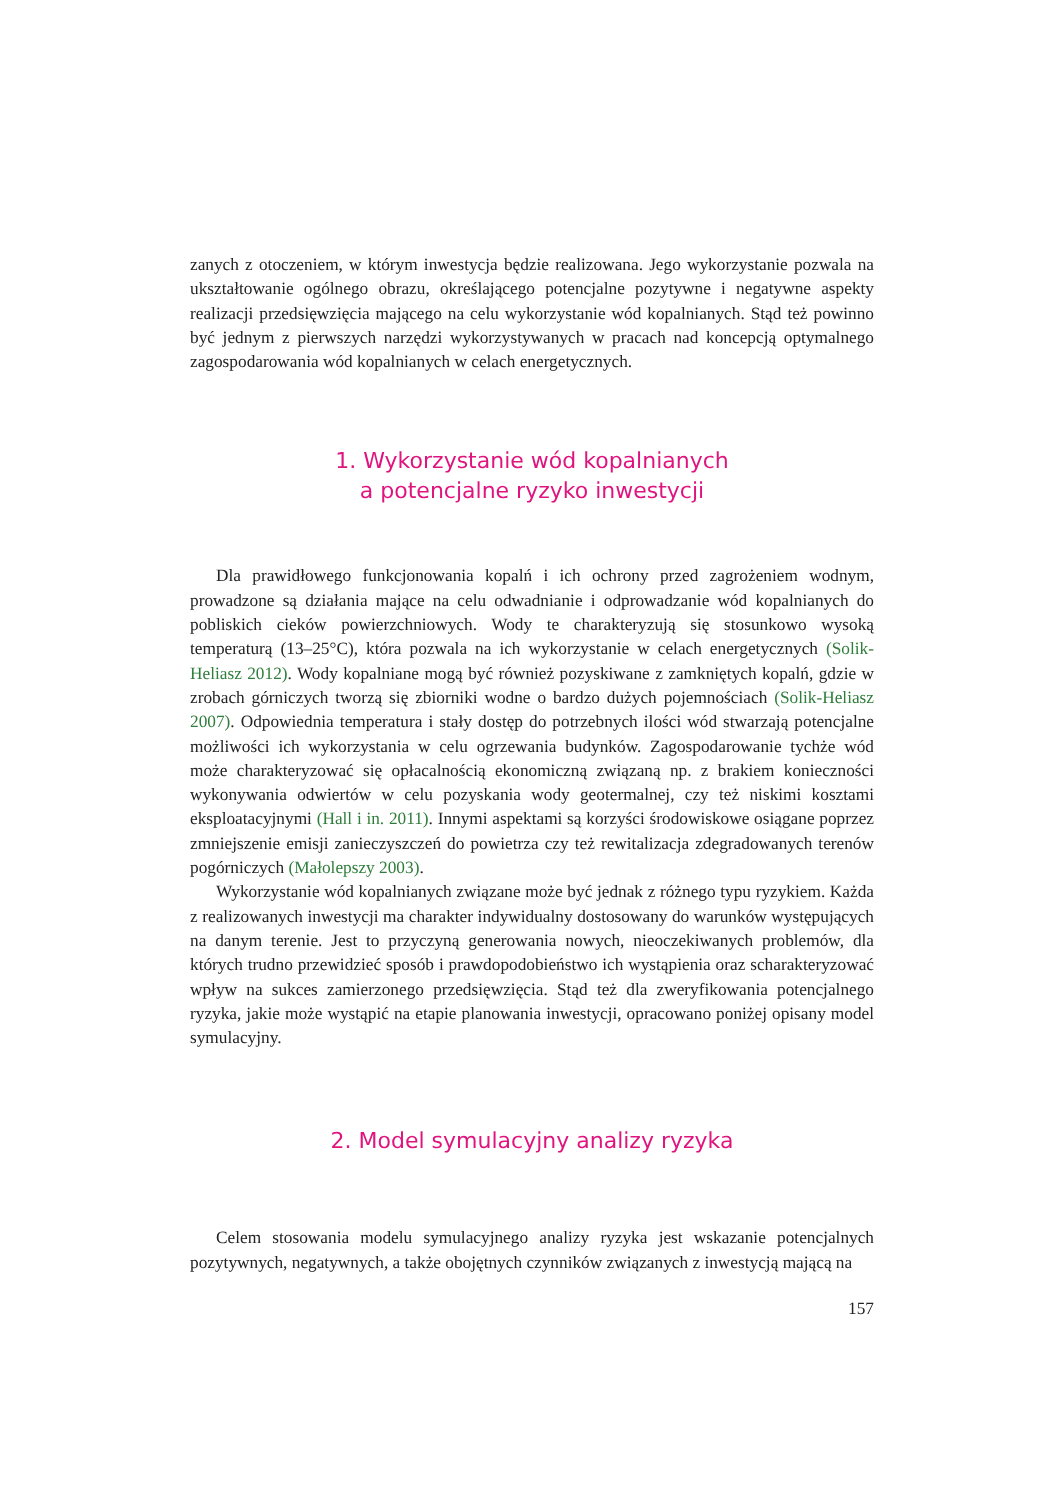zanych z otoczeniem, w którym inwestycja będzie realizowana. Jego wykorzystanie pozwala na ukształtowanie ogólnego obrazu, określającego potencjalne pozytywne i negatywne aspekty realizacji przedsięwzięcia mającego na celu wykorzystanie wód kopalnianych. Stąd też powinno być jednym z pierwszych narzędzi wykorzystywanych w pracach nad koncepcją optymalnego zagospodarowania wód kopalnianych w celach energetycznych.
1. Wykorzystanie wód kopalnianych
a potencjalne ryzyko inwestycji
Dla prawidłowego funkcjonowania kopalń i ich ochrony przed zagrożeniem wodnym, prowadzone są działania mające na celu odwadnianie i odprowadzanie wód kopalnianych do pobliskich cieków powierzchniowych. Wody te charakteryzują się stosunkowo wysoką temperaturą (13–25°C), która pozwala na ich wykorzystanie w celach energetycznych (Solik-Heliasz 2012). Wody kopalniane mogą być również pozyskiwane z zamkniętych kopalń, gdzie w zrobach górniczych tworzą się zbiorniki wodne o bardzo dużych pojemnościach (Solik-Heliasz 2007). Odpowiednia temperatura i stały dostęp do potrzebnych ilości wód stwarzają potencjalne możliwości ich wykorzystania w celu ogrzewania budynków. Zagospodarowanie tychże wód może charakteryzować się opłacalnością ekonomiczną związaną np. z brakiem konieczności wykonywania odwiertów w celu pozyskania wody geotermalnej, czy też niskimi kosztami eksploatacyjnymi (Hall i in. 2011). Innymi aspektami są korzyści środowiskowe osiągane poprzez zmniejszenie emisji zanieczyszczeń do powietrza czy też rewitalizacja zdegradowanych terenów pogórniczych (Małolepszy 2003).
Wykorzystanie wód kopalnianych związane może być jednak z różnego typu ryzykiem. Każda z realizowanych inwestycji ma charakter indywidualny dostosowany do warunków występujących na danym terenie. Jest to przyczyną generowania nowych, nieoczekiwanych problemów, dla których trudno przewidzieć sposób i prawdopodobieństwo ich wystąpienia oraz scharakteryzować wpływ na sukces zamierzonego przedsięwzięcia. Stąd też dla zweryfikowania potencjalnego ryzyka, jakie może wystąpić na etapie planowania inwestycji, opracowano poniżej opisany model symulacyjny.
2. Model symulacyjny analizy ryzyka
Celem stosowania modelu symulacyjnego analizy ryzyka jest wskazanie potencjalnych pozytywnych, negatywnych, a także obojętnych czynników związanych z inwestycją mającą na
157